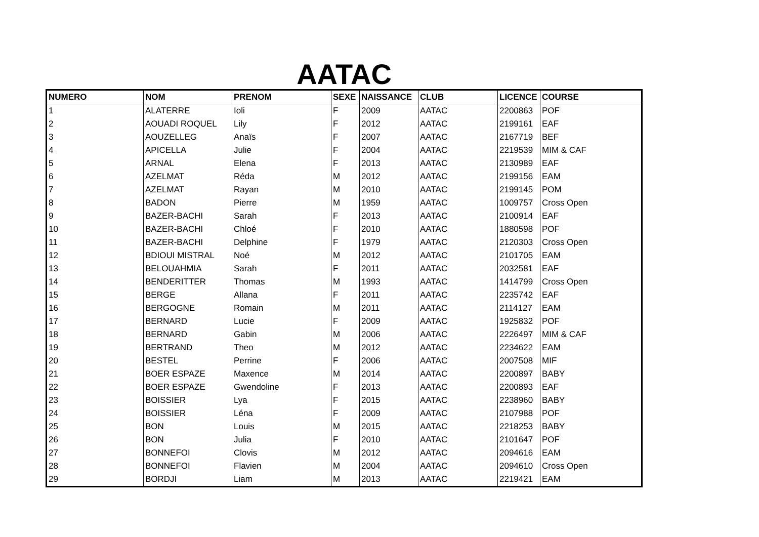AATAC
| NUMERO | NOM | PRENOM | SEXE | NAISSANCE | CLUB | LICENCE | COURSE |
| --- | --- | --- | --- | --- | --- | --- | --- |
| 1 | ALATERRE | Ioli | F | 2009 | AATAC | 2200863 | POF |
| 2 | AOUADI ROQUEL | Lily | F | 2012 | AATAC | 2199161 | EAF |
| 3 | AOUZELLEG | Anaïs | F | 2007 | AATAC | 2167719 | BEF |
| 4 | APICELLA | Julie | F | 2004 | AATAC | 2219539 | MIM & CAF |
| 5 | ARNAL | Elena | F | 2013 | AATAC | 2130989 | EAF |
| 6 | AZELMAT | Réda | M | 2012 | AATAC | 2199156 | EAM |
| 7 | AZELMAT | Rayan | M | 2010 | AATAC | 2199145 | POM |
| 8 | BADON | Pierre | M | 1959 | AATAC | 1009757 | Cross Open |
| 9 | BAZER-BACHI | Sarah | F | 2013 | AATAC | 2100914 | EAF |
| 10 | BAZER-BACHI | Chloé | F | 2010 | AATAC | 1880598 | POF |
| 11 | BAZER-BACHI | Delphine | F | 1979 | AATAC | 2120303 | Cross Open |
| 12 | BDIOUI MISTRAL | Noé | M | 2012 | AATAC | 2101705 | EAM |
| 13 | BELOUAHMIA | Sarah | F | 2011 | AATAC | 2032581 | EAF |
| 14 | BENDERITTER | Thomas | M | 1993 | AATAC | 1414799 | Cross Open |
| 15 | BERGE | Allana | F | 2011 | AATAC | 2235742 | EAF |
| 16 | BERGOGNE | Romain | M | 2011 | AATAC | 2114127 | EAM |
| 17 | BERNARD | Lucie | F | 2009 | AATAC | 1925832 | POF |
| 18 | BERNARD | Gabin | M | 2006 | AATAC | 2226497 | MIM & CAF |
| 19 | BERTRAND | Theo | M | 2012 | AATAC | 2234622 | EAM |
| 20 | BESTEL | Perrine | F | 2006 | AATAC | 2007508 | MIF |
| 21 | BOER ESPAZE | Maxence | M | 2014 | AATAC | 2200897 | BABY |
| 22 | BOER ESPAZE | Gwendoline | F | 2013 | AATAC | 2200893 | EAF |
| 23 | BOISSIER | Lya | F | 2015 | AATAC | 2238960 | BABY |
| 24 | BOISSIER | Léna | F | 2009 | AATAC | 2107988 | POF |
| 25 | BON | Louis | M | 2015 | AATAC | 2218253 | BABY |
| 26 | BON | Julia | F | 2010 | AATAC | 2101647 | POF |
| 27 | BONNEFOI | Clovis | M | 2012 | AATAC | 2094616 | EAM |
| 28 | BONNEFOI | Flavien | M | 2004 | AATAC | 2094610 | Cross Open |
| 29 | BORDJI | Liam | M | 2013 | AATAC | 2219421 | EAM |